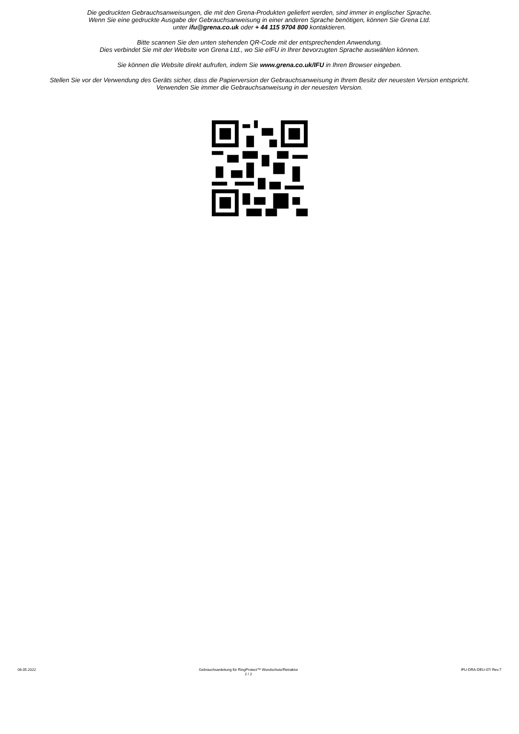Die gedruckten Gebrauchsanweisungen, die mit den Grena-Produkten geliefert werden, sind immer in englischer Sprache.
Wenn Sie eine gedruckte Ausgabe der Gebrauchsanweisung in einer anderen Sprache benötigen, können Sie Grena Ltd.
unter ifu@grena.co.uk oder + 44 115 9704 800 kontaktieren.
Bitte scannen Sie den unten stehenden QR-Code mit der entsprechenden Anwendung.
Dies verbindet Sie mit der Website von Grena Ltd., wo Sie eIFU in Ihrer bevorzugten Sprache auswählen können.
Sie können die Website direkt aufrufen, indem Sie www.grena.co.uk/IFU in Ihren Browser eingeben.
Stellen Sie vor der Verwendung des Geräts sicher, dass die Papierversion der Gebrauchsanweisung in Ihrem Besitz der neuesten Version entspricht.
Verwenden Sie immer die Gebrauchsanweisung in der neuesten Version.
06.05.2022 Gebrauchsanleitung für RingProtect™ Wundschutz/Retraktor
2 / 2 IFU-DRA-DEU-07/ Rev.7